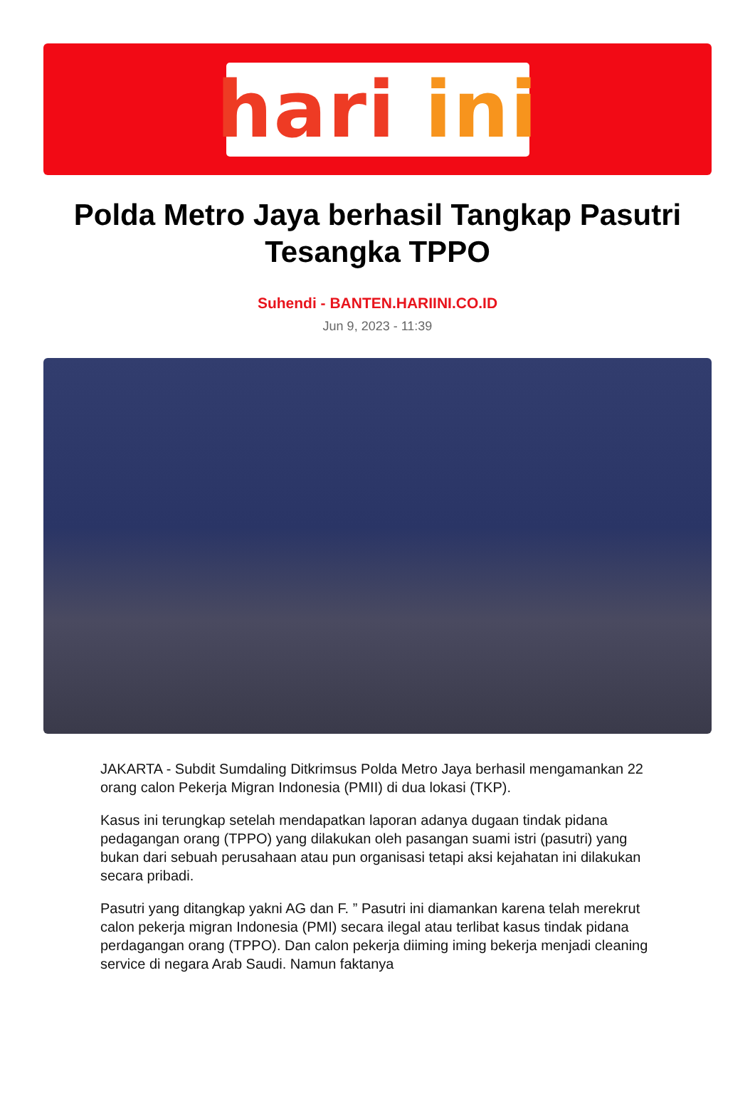hari ini
Polda Metro Jaya berhasil Tangkap Pasutri Tesangka TPPO
Suhendi - BANTEN.HARIINI.CO.ID
Jun 9, 2023 - 11:39
JAKARTA - Subdit Sumdaling Ditkrimsus Polda Metro Jaya berhasil mengamankan 22 orang calon Pekerja Migran Indonesia (PMII) di dua lokasi (TKP).
Kasus ini terungkap setelah mendapatkan laporan adanya dugaan tindak pidana pedagangan orang (TPPO) yang dilakukan oleh pasangan suami istri (pasutri) yang bukan dari sebuah perusahaan atau pun organisasi tetapi aksi kejahatan ini dilakukan secara pribadi.
Pasutri yang ditangkap yakni AG dan F. ” Pasutri ini diamankan karena telah merekrut calon pekerja migran Indonesia (PMI) secara ilegal atau terlibat kasus tindak pidana perdagangan orang (TPPO). Dan calon pekerja diiming iming bekerja menjadi cleaning service di negara Arab Saudi. Namun faktanya